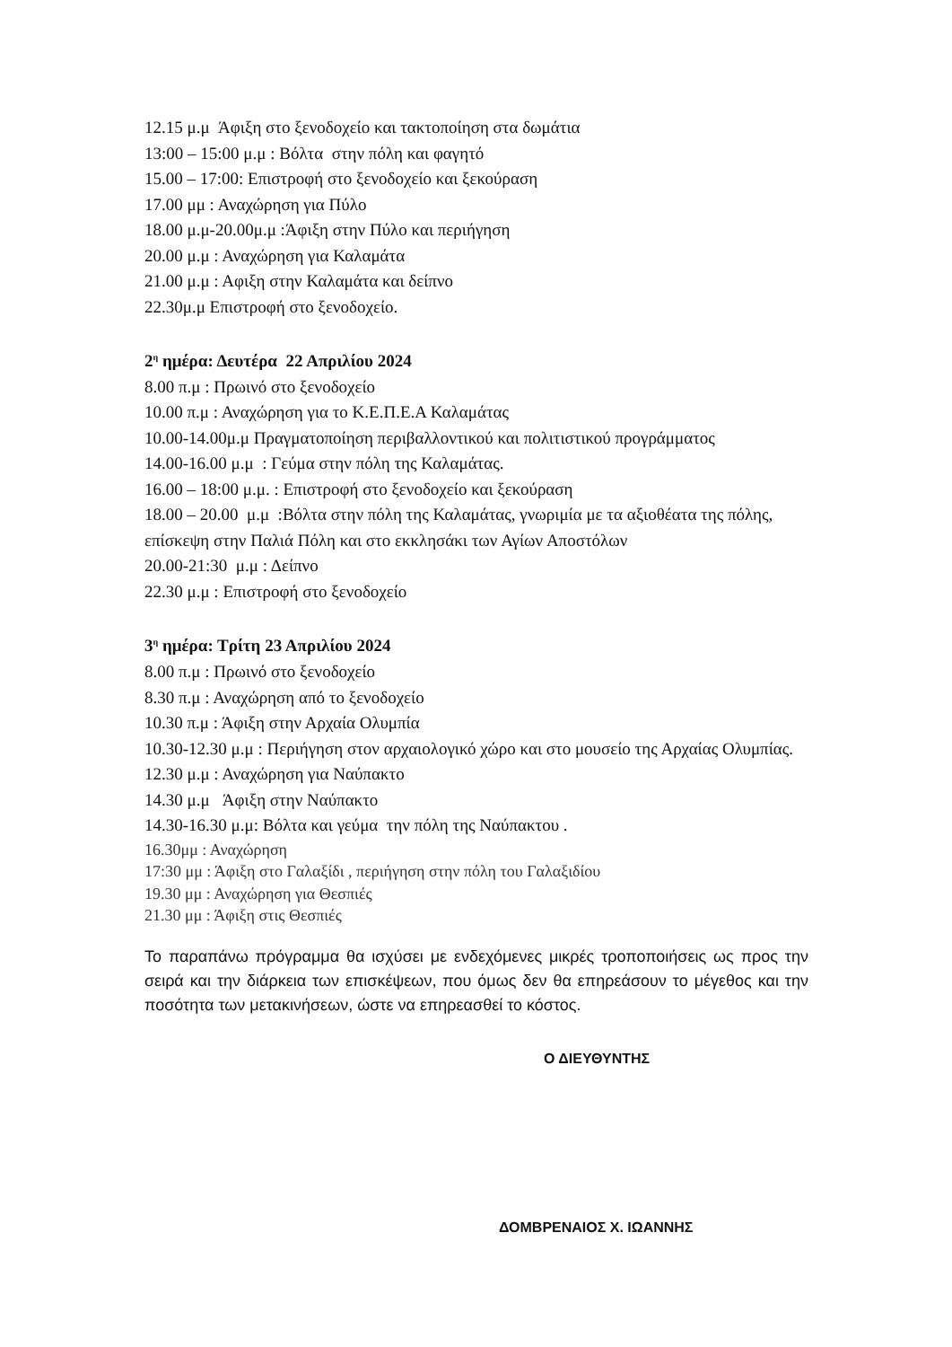12.15 μ.μ Άφιξη στο ξενοδοχείο και τακτοποίηση στα δωμάτια
13:00 – 15:00 μ.μ : Βόλτα στην πόλη και φαγητό
15.00 – 17:00: Επιστροφή στο ξενοδοχείο και ξεκούραση
17.00 μμ : Αναχώρηση για Πύλο
18.00 μ.μ-20.00μ.μ :Άφιξη στην Πύλο και περιήγηση
20.00 μ.μ : Αναχώρηση για Καλαμάτα
21.00 μ.μ : Αφιξη στην Καλαμάτα και δείπνο
22.30μ.μ Επιστροφή στο ξενοδοχείο.
2<sup>η</sup> ημέρα: Δευτέρα 22 Απριλίου 2024
8.00 π.μ : Πρωινό στο ξενοδοχείο
10.00 π.μ : Αναχώρηση για το Κ.Ε.Π.Ε.Α Καλαμάτας
10.00-14.00μ.μ Πραγματοποίηση περιβαλλοντικού και πολιτιστικού προγράμματος
14.00-16.00 μ.μ : Γεύμα στην πόλη της Καλαμάτας.
16.00 – 18:00 μ.μ. : Επιστροφή στο ξενοδοχείο και ξεκούραση
18.00 – 20.00 μ.μ :Βόλτα στην πόλη της Καλαμάτας, γνωριμία με τα αξιοθέατα της πόλης, επίσκεψη στην Παλιά Πόλη και στο εκκλησάκι των Αγίων Αποστόλων
20.00-21:30 μ.μ : Δείπνο
22.30 μ.μ : Επιστροφή στο ξενοδοχείο
3<sup>η</sup> ημέρα: Τρίτη 23 Απριλίου 2024
8.00 π.μ : Πρωινό στο ξενοδοχείο
8.30 π.μ : Αναχώρηση από το ξενοδοχείο
10.30 π.μ : Άφιξη στην Αρχαία Ολυμπία
10.30-12.30 μ.μ : Περιήγηση στον αρχαιολογικό χώρο και στο μουσείο της Αρχαίας Ολυμπίας.
12.30 μ.μ : Αναχώρηση για Ναύπακτο
14.30 μ.μ Άφιξη στην Ναύπακτο
14.30-16.30 μ.μ: Βόλτα και γεύμα την πόλη της Ναύπακτου .
16.30μμ : Αναχώρηση
17:30 μμ : Άφιξη στο Γαλαξίδι , περιήγηση στην πόλη του Γαλαξιδίου
19.30 μμ : Αναχώρηση για Θεσπιές
21.30 μμ : Άφιξη στις Θεσπιές
Το παραπάνω πρόγραμμα θα ισχύσει με ενδεχόμενες μικρές τροποποιήσεις ως προς την σειρά και την διάρκεια των επισκέψεων, που όμως δεν θα επηρεάσουν το μέγεθος και την ποσότητα των μετακινήσεων, ώστε να επηρεασθεί το κόστος.
Ο ΔΙΕΥΘΥΝΤΗΣ
ΔΟΜΒΡΕΝΑΙΟΣ Χ. ΙΩΑΝΝΗΣ